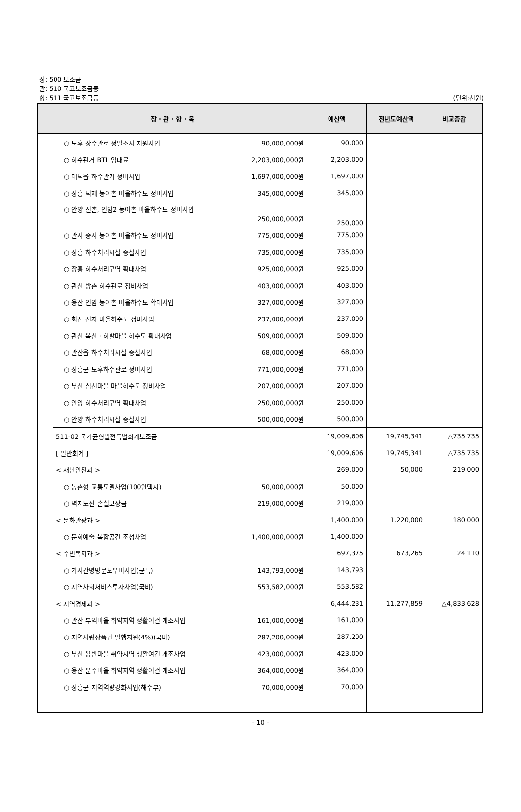장: 500 보조금
관: 510 국고보조금등
항: 511 국고보조금등 (단위:천원)
| 장 · 관 · 항 · 목 | | | | 예산액 | 전년도예산액 | 비교증감 |
| --- | --- | --- | --- | --- | --- | --- |
| | | | ○ 노후 상수관로 정밀조사 지원사업 90,000,000원 | 90,000 | | |
| | | | ○ 하수관거 BTL 임대료 2,203,000,000원 | 2,203,000 | | |
| | | | ○ 대덕읍 하수관거 정비사업 1,697,000,000원 | 1,697,000 | | |
| | | | ○ 장흥 덕제 농어촌 마을하수도 정비사업 345,000,000원 | 345,000 | | |
| | | | ○ 안양 신촌, 인암2 농어촌 마을하수도 정비사업 250,000,000원 | 250,000 | | |
| | | | ○ 관사 중사 농어촌 마을하수도 정비사업 775,000,000원 | 775,000 | | |
| | | | ○ 장흥 하수처리시설 증설사업 735,000,000원 | 735,000 | | |
| | | | ○ 장흥 하수처리구역 확대사업 925,000,000원 | 925,000 | | |
| | | | ○ 관산 방촌 하수관로 정비사업 403,000,000원 | 403,000 | | |
| | | | ○ 용산 인암 농어촌 마을하수도 확대사업 327,000,000원 | 327,000 | | |
| | | | ○ 회진 선자 마을하수도 정비사업 237,000,000원 | 237,000 | | |
| | | | ○ 관산 옥산 · 하발마을 하수도 확대사업 509,000,000원 | 509,000 | | |
| | | | ○ 관산읍 하수처리시설 증설사업 68,000,000원 | 68,000 | | |
| | | | ○ 장흥군 노후하수관로 정비사업 771,000,000원 | 771,000 | | |
| | | | ○ 부산 심천마을 마을하수도 정비사업 207,000,000원 | 207,000 | | |
| | | | ○ 안양 하수처리구역 확대사업 250,000,000원 | 250,000 | | |
| | | | ○ 안양 하수처리시설 증설사업 500,000,000원 | 500,000 | | |
| | | | 511-02 국가균형발전특별회계보조금 | 19,009,606 | 19,745,341 | △735,735 |
| | | | [ 일반회계 ] | 19,009,606 | 19,745,341 | △735,735 |
| | | | < 재난안전과 > | 269,000 | 50,000 | 219,000 |
| | | | ○ 농촌형 교통모델사업(100원택시) 50,000,000원 | 50,000 | | |
| | | | ○ 벽지노선 손실보상금 219,000,000원 | 219,000 | | |
| | | | < 문화관광과 > | 1,400,000 | 1,220,000 | 180,000 |
| | | | ○ 문화예술 복합공간 조성사업 1,400,000,000원 | 1,400,000 | | |
| | | | < 주민복지과 > | 697,375 | 673,265 | 24,110 |
| | | | ○ 가사간병방문도우미사업(균특) 143,793,000원 | 143,793 | | |
| | | | ○ 지역사회서비스투자사업(국비) 553,582,000원 | 553,582 | | |
| | | | < 지역경제과 > | 6,444,231 | 11,277,859 | △4,833,628 |
| | | | ○ 관산 부억마을 취약지역 생활여건 개조사업 161,000,000원 | 161,000 | | |
| | | | ○ 지역사랑상품권 발행지원(4%)(국비) 287,200,000원 | 287,200 | | |
| | | | ○ 부산 용반마을 취약지역 생활여건 개조사업 423,000,000원 | 423,000 | | |
| | | | ○ 용산 운주마을 취약지역 생활여건 개조사업 364,000,000원 | 364,000 | | |
| | | | ○ 장흥군 지역역량강화사업(해수부) 70,000,000원 | 70,000 | | |
- 10 -